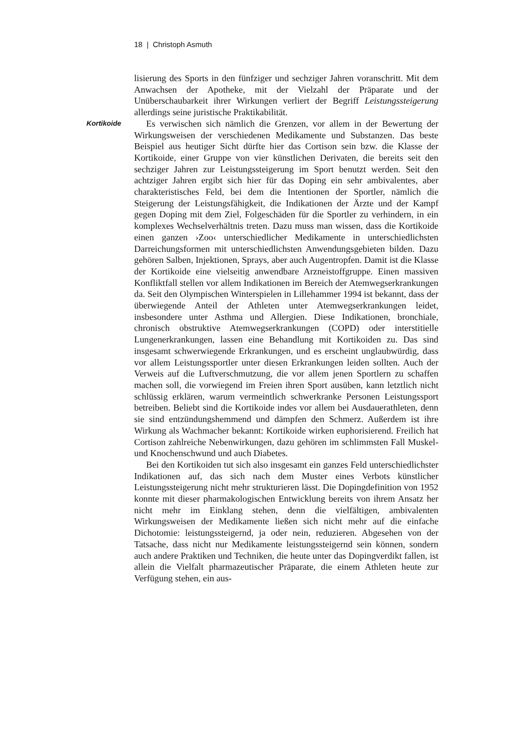18 | Christoph Asmuth
Kortikoide
lisierung des Sports in den fünfziger und sechziger Jahren voranschritt. Mit dem Anwachsen der Apotheke, mit der Vielzahl der Präparate und der Unüberschaubarkeit ihrer Wirkungen verliert der Begriff Leistungssteigerung allerdings seine juristische Praktikabilität.
Es verwischen sich nämlich die Grenzen, vor allem in der Bewertung der Wirkungsweisen der verschiedenen Medikamente und Substanzen. Das beste Beispiel aus heutiger Sicht dürfte hier das Cortison sein bzw. die Klasse der Kortikoide, einer Gruppe von vier künstlichen Derivaten, die bereits seit den sechziger Jahren zur Leistungssteigerung im Sport benutzt werden. Seit den achtziger Jahren ergibt sich hier für das Doping ein sehr ambivalentes, aber charakteristisches Feld, bei dem die Intentionen der Sportler, nämlich die Steigerung der Leistungsfähigkeit, die Indikationen der Ärzte und der Kampf gegen Doping mit dem Ziel, Folgeschäden für die Sportler zu verhindern, in ein komplexes Wechselverhältnis treten. Dazu muss man wissen, dass die Kortikoide einen ganzen ›Zoo‹ unterschiedlicher Medikamente in unterschiedlichsten Darreichungsformen mit unterschiedlichsten Anwendungsgebieten bilden. Dazu gehören Salben, Injektionen, Sprays, aber auch Augentropfen. Damit ist die Klasse der Kortikoide eine vielseitig anwendbare Arzneistoffgruppe. Einen massiven Konfliktfall stellen vor allem Indikationen im Bereich der Atemwegserkrankungen da. Seit den Olympischen Winterspielen in Lillehammer 1994 ist bekannt, dass der überwiegende Anteil der Athleten unter Atemwegserkrankungen leidet, insbesondere unter Asthma und Allergien. Diese Indikationen, bronchiale, chronisch obstruktive Atemwegserkrankungen (COPD) oder interstitielle Lungenerkrankungen, lassen eine Behandlung mit Kortikoiden zu. Das sind insgesamt schwerwiegende Erkrankungen, und es erscheint unglaubwürdig, dass vor allem Leistungssportler unter diesen Erkrankungen leiden sollten. Auch der Verweis auf die Luftverschmutzung, die vor allem jenen Sportlern zu schaffen machen soll, die vorwiegend im Freien ihren Sport ausüben, kann letztlich nicht schlüssig erklären, warum vermeintlich schwerkranke Personen Leistungssport betreiben. Beliebt sind die Kortikoide indes vor allem bei Ausdauerathleten, denn sie sind entzündungshemmend und dämpfen den Schmerz. Außerdem ist ihre Wirkung als Wachmacher bekannt: Kortikoide wirken euphorisierend. Freilich hat Cortison zahlreiche Nebenwirkungen, dazu gehören im schlimmsten Fall Muskel- und Knochenschwund und auch Diabetes.
Bei den Kortikoiden tut sich also insgesamt ein ganzes Feld unterschiedlichster Indikationen auf, das sich nach dem Muster eines Verbots künstlicher Leistungssteigerung nicht mehr strukturieren lässt. Die Dopingdefinition von 1952 konnte mit dieser pharmakologischen Entwicklung bereits von ihrem Ansatz her nicht mehr im Einklang stehen, denn die vielfältigen, ambivalenten Wirkungsweisen der Medikamente ließen sich nicht mehr auf die einfache Dichotomie: leistungssteigernd, ja oder nein, reduzieren. Abgesehen von der Tatsache, dass nicht nur Medikamente leistungssteigernd sein können, sondern auch andere Praktiken und Techniken, die heute unter das Dopingverdikt fallen, ist allein die Vielfalt pharmazeutischer Präparate, die einem Athleten heute zur Verfügung stehen, ein aus-